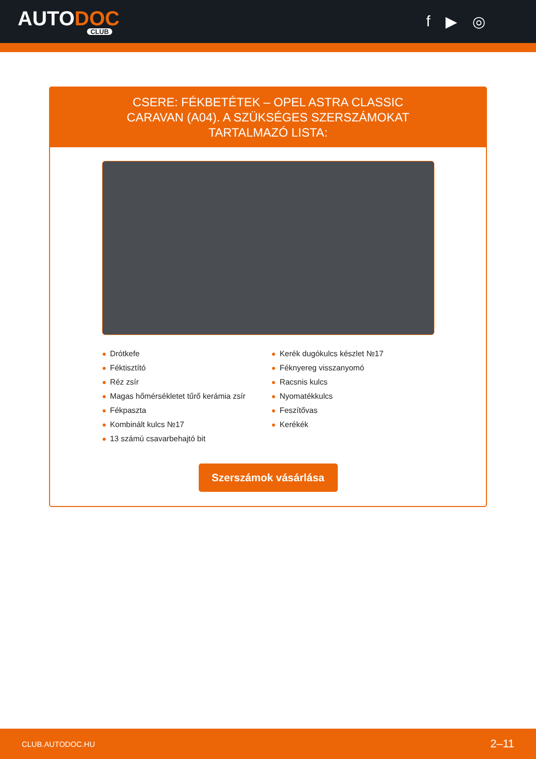AUTODOC
CLUB
f ▶ ◎
CSERE: FÉKBETÉTEK – OPEL ASTRA CLASSIC CARAVAN (A04). A SZÜKSÉGES SZERSZÁMOKAT TARTALMAZÓ LISTA:
Drótkefe
Féktisztító
Réz zsír
Magas hőmérsékletet tűrő kerámia zsír
Fékpaszta
Kombinált kulcs №17
13 számú csavarbehajtó bit
Kerék dugókulcs készlet №17
Féknyereg visszanyomó
Racsnis kulcs
Nyomatékkulcs
Feszítővas
Kerékék
Szerszámok vásárlása
CLUB.AUTODOC.HU 2–11